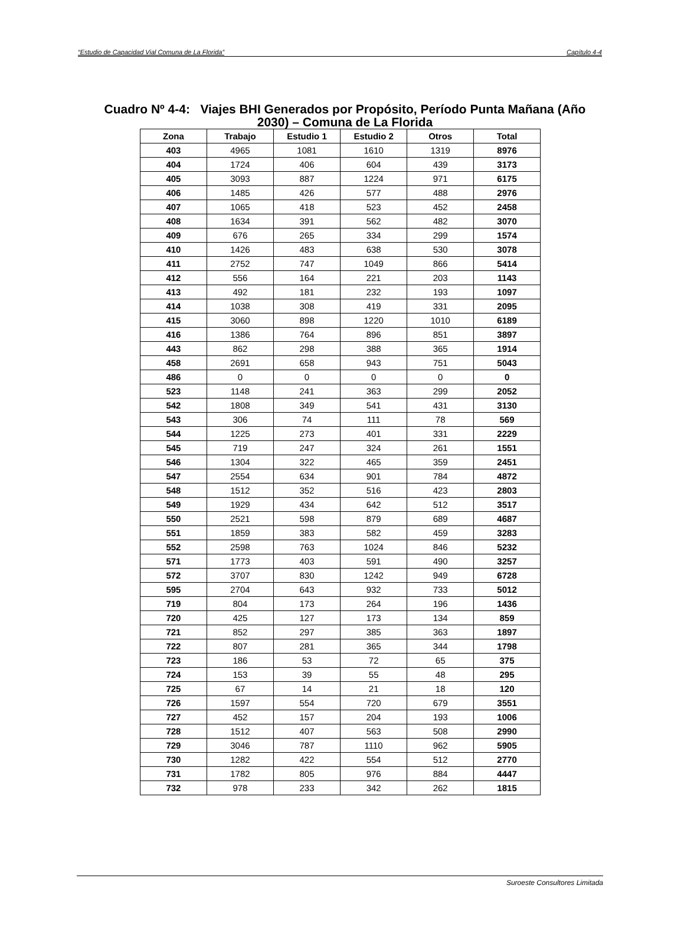“Estudio de Capacidad Vial Comuna de La Florida” Capítulo 4-4
Cuadro Nº 4-4: Viajes BHI Generados por Propósito, Período Punta Mañana (Año
2030) – Comuna de La Florida
| Zona | Trabajo | Estudio 1 | Estudio 2 | Otros | Total |
| --- | --- | --- | --- | --- | --- |
| 403 | 4965 | 1081 | 1610 | 1319 | 8976 |
| 404 | 1724 | 406 | 604 | 439 | 3173 |
| 405 | 3093 | 887 | 1224 | 971 | 6175 |
| 406 | 1485 | 426 | 577 | 488 | 2976 |
| 407 | 1065 | 418 | 523 | 452 | 2458 |
| 408 | 1634 | 391 | 562 | 482 | 3070 |
| 409 | 676 | 265 | 334 | 299 | 1574 |
| 410 | 1426 | 483 | 638 | 530 | 3078 |
| 411 | 2752 | 747 | 1049 | 866 | 5414 |
| 412 | 556 | 164 | 221 | 203 | 1143 |
| 413 | 492 | 181 | 232 | 193 | 1097 |
| 414 | 1038 | 308 | 419 | 331 | 2095 |
| 415 | 3060 | 898 | 1220 | 1010 | 6189 |
| 416 | 1386 | 764 | 896 | 851 | 3897 |
| 443 | 862 | 298 | 388 | 365 | 1914 |
| 458 | 2691 | 658 | 943 | 751 | 5043 |
| 486 | 0 | 0 | 0 | 0 | 0 |
| 523 | 1148 | 241 | 363 | 299 | 2052 |
| 542 | 1808 | 349 | 541 | 431 | 3130 |
| 543 | 306 | 74 | 111 | 78 | 569 |
| 544 | 1225 | 273 | 401 | 331 | 2229 |
| 545 | 719 | 247 | 324 | 261 | 1551 |
| 546 | 1304 | 322 | 465 | 359 | 2451 |
| 547 | 2554 | 634 | 901 | 784 | 4872 |
| 548 | 1512 | 352 | 516 | 423 | 2803 |
| 549 | 1929 | 434 | 642 | 512 | 3517 |
| 550 | 2521 | 598 | 879 | 689 | 4687 |
| 551 | 1859 | 383 | 582 | 459 | 3283 |
| 552 | 2598 | 763 | 1024 | 846 | 5232 |
| 571 | 1773 | 403 | 591 | 490 | 3257 |
| 572 | 3707 | 830 | 1242 | 949 | 6728 |
| 595 | 2704 | 643 | 932 | 733 | 5012 |
| 719 | 804 | 173 | 264 | 196 | 1436 |
| 720 | 425 | 127 | 173 | 134 | 859 |
| 721 | 852 | 297 | 385 | 363 | 1897 |
| 722 | 807 | 281 | 365 | 344 | 1798 |
| 723 | 186 | 53 | 72 | 65 | 375 |
| 724 | 153 | 39 | 55 | 48 | 295 |
| 725 | 67 | 14 | 21 | 18 | 120 |
| 726 | 1597 | 554 | 720 | 679 | 3551 |
| 727 | 452 | 157 | 204 | 193 | 1006 |
| 728 | 1512 | 407 | 563 | 508 | 2990 |
| 729 | 3046 | 787 | 1110 | 962 | 5905 |
| 730 | 1282 | 422 | 554 | 512 | 2770 |
| 731 | 1782 | 805 | 976 | 884 | 4447 |
| 732 | 978 | 233 | 342 | 262 | 1815 |
Suroeste Consultores Limitada